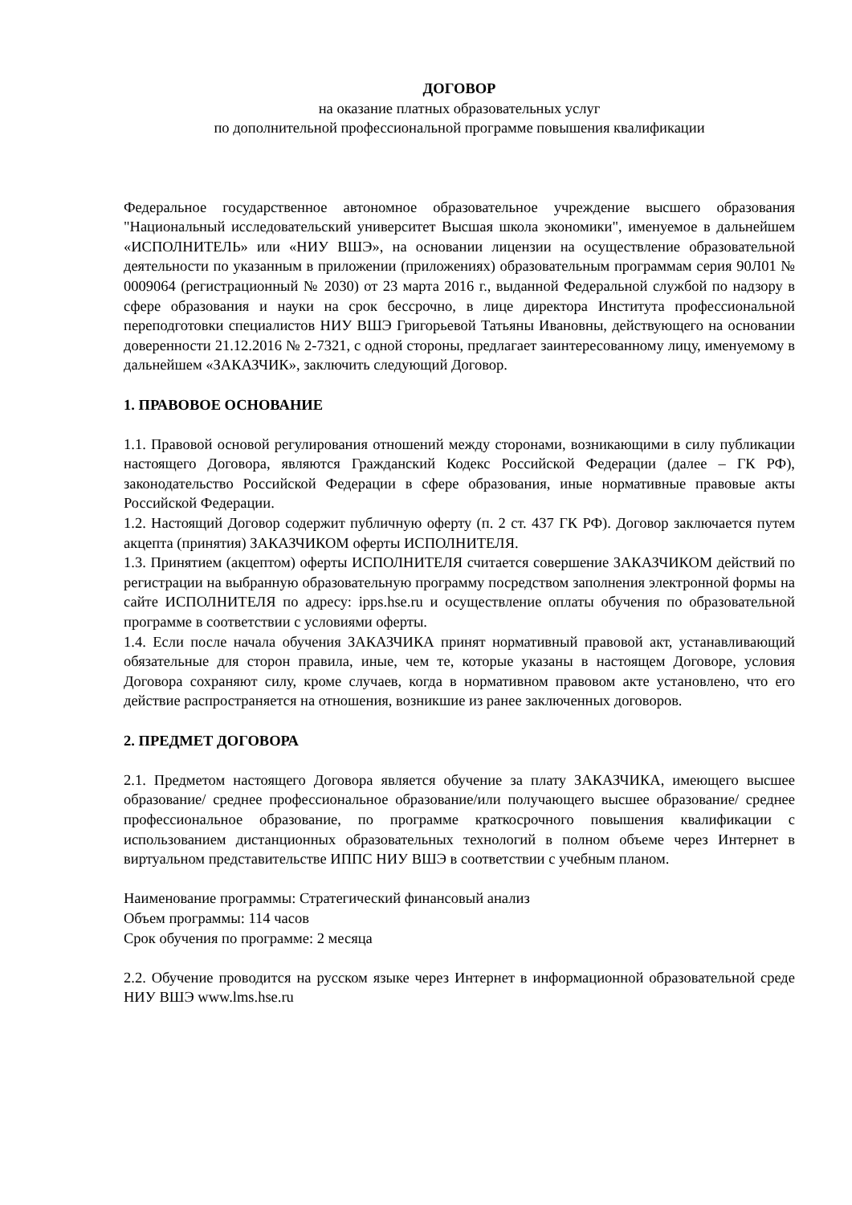ДОГОВОР
на оказание платных образовательных услуг
по дополнительной профессиональной программе повышения квалификации
Федеральное государственное автономное образовательное учреждение высшего образования "Национальный исследовательский университет Высшая школа экономики", именуемое в дальнейшем «ИСПОЛНИТЕЛЬ» или «НИУ ВШЭ», на основании лицензии на осуществление образовательной деятельности по указанным в приложении (приложениях) образовательным программам серия 90Л01 № 0009064 (регистрационный № 2030) от 23 марта 2016 г., выданной Федеральной службой по надзору в сфере образования и науки на срок бессрочно, в лице директора Института профессиональной переподготовки специалистов НИУ ВШЭ Григорьевой Татьяны Ивановны, действующего на основании доверенности 21.12.2016 № 2-7321, с одной стороны, предлагает заинтересованному лицу, именуемому в дальнейшем «ЗАКАЗЧИК», заключить следующий Договор.
1. ПРАВОВОЕ ОСНОВАНИЕ
1.1. Правовой основой регулирования отношений между сторонами, возникающими в силу публикации настоящего Договора, являются Гражданский Кодекс Российской Федерации (далее – ГК РФ), законодательство Российской Федерации в сфере образования, иные нормативные правовые акты Российской Федерации.
1.2. Настоящий Договор содержит публичную оферту (п. 2 ст. 437 ГК РФ). Договор заключается путем акцепта (принятия) ЗАКАЗЧИКОМ оферты ИСПОЛНИТЕЛЯ.
1.3. Принятием (акцептом) оферты ИСПОЛНИТЕЛЯ считается совершение ЗАКАЗЧИКОМ действий по регистрации на выбранную образовательную программу посредством заполнения электронной формы на сайте ИСПОЛНИТЕЛЯ по адресу: ipps.hse.ru и осуществление оплаты обучения по образовательной программе в соответствии с условиями оферты.
1.4. Если после начала обучения ЗАКАЗЧИКА принят нормативный правовой акт, устанавливающий обязательные для сторон правила, иные, чем те, которые указаны в настоящем Договоре, условия Договора сохраняют силу, кроме случаев, когда в нормативном правовом акте установлено, что его действие распространяется на отношения, возникшие из ранее заключенных договоров.
2. ПРЕДМЕТ ДОГОВОРА
2.1. Предметом настоящего Договора является обучение за плату ЗАКАЗЧИКА, имеющего высшее образование/ среднее профессиональное образование/или получающего высшее образование/ среднее профессиональное образование, по программе краткосрочного повышения квалификации с использованием дистанционных образовательных технологий в полном объеме через Интернет в виртуальном представительстве ИППС НИУ ВШЭ в соответствии с учебным планом.
Наименование программы: Стратегический финансовый анализ
Объем программы: 114 часов
Срок обучения по программе: 2 месяца
2.2. Обучение проводится на русском языке через Интернет в информационной образовательной среде НИУ ВШЭ www.lms.hse.ru